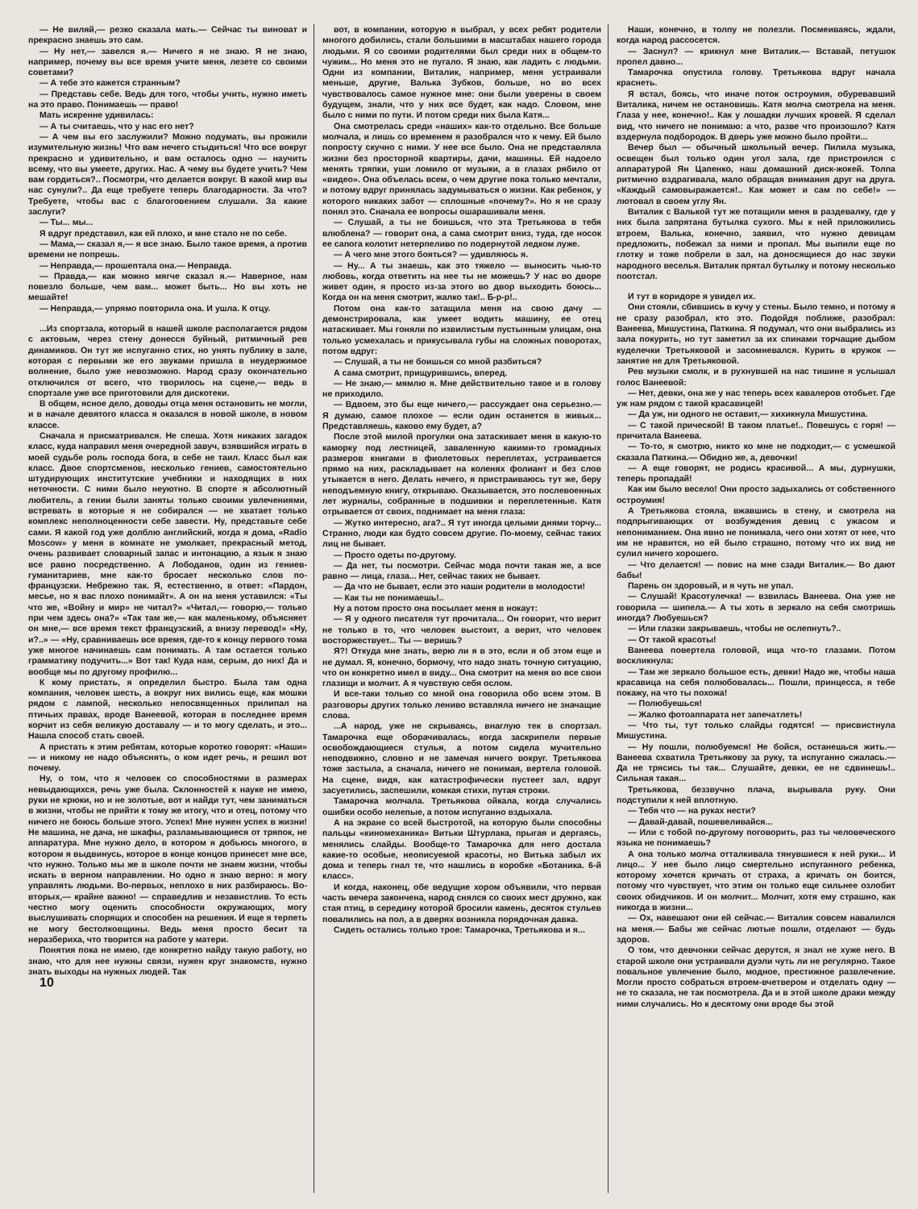— Не виляй,— резко сказала мать.— Сейчас ты виноват и прекрасно знаешь это сам.
— Ну нет,— завелся я.— Ничего я не знаю. Я не знаю, например, почему вы все время учите меня, лезете со своими советами?
— А тебе это кажется странным?
— Представь себе. Ведь для того, чтобы учить, нужно иметь на это право. Понимаешь — право!
Мать искренне удивилась:
— А ты считаешь, что у нас его нет?
— А чем вы его заслужили? Можно подумать, вы прожили изумительную жизнь! Что вам нечего стыдиться! Что все вокруг прекрасно и удивительно, и вам осталось одно — научить всему, что вы умеете, других. Нас. А чему вы будете учить? Чем вам гордиться?.. Посмотри, что делается вокруг. В какой мир вы нас сунули?.. Да еще требуете теперь благодарности. За что? Требуете, чтобы вас с благоговением слушали. За какие заслуги?
— Ты... мы...
Я вдруг представил, как ей плохо, и мне стало не по себе.
— Мама,— сказал я,— я все знаю. Было такое время, а против времени не попрешь.
— Неправда,— прошептала она.— Неправда.
— Правда,— как можно мягче сказал я.— Наверное, нам повезло больше, чем вам... может быть... Но вы хоть не мешайте!
— Неправда,— упрямо повторила она. И ушла. К отцу.
...Из спортзала, который в нашей школе располагается рядом с актовым, через стену донесся буйный, ритмичный рев динамиков. Он тут же испуганно стих, но унять публику в зале, которая с первыми же его звуками пришла в неудержимое волнение, было уже невозможно. Народ сразу окончательно отключился от всего, что творилось на сцене,— ведь в спортзале уже все приготовили для дискотеки.
В общем, ясное дело, доводы отца меня остановить не могли, и в начале девятого класса я оказался в новой школе, в новом классе.
Сначала я присматривался. Не спеша. Хотя никаких загадок класс, куда направил меня очередной завуч, взявшийся играть в моей судьбе роль господа бога, в себе не таил. Класс был как класс. Двое спортсменов, несколько гениев, самостоятельно штудирующих институтские учебники и находящих в них неточности. С ними было неуютно. В спорте я абсолютный любитель, а гении были заняты только своими увлечениями, встревать в которые я не собирался — не хватает только комплекс неполноценности себе завести. Ну, представьте себе сами. Я какой год уже долблю английский, когда я дома, «Radio Moscow» у меня в комнате не умолкает, прекрасный метод, очень развивает словарный запас и интонацию, а язык я знаю все равно посредственно. А Лободанов, один из гениев-гуманитариев, мне как-то бросает несколько слов по-французски. Небрежно так. Я, естественно, в ответ: «Пардон, месье, но я вас плохо понимайт». А он на меня уставился: «Ты что же, «Войну и мир» не читал?» «Читал,— говорю,— только при чем здесь она?» «Так там же,— как маленькому, объясняет он мне,— все время текст французский, а внизу перевод!» «Ну, и?..» — «Ну, сравниваешь все время, где-то к концу первого тома уже многое начинаешь сам понимать. А там остается только грамматику подучить...» Вот так! Куда нам, серым, до них! Да и вообще мы по другому профилю...
К кому пристать, я определил быстро. Была там одна компания, человек шесть, а вокруг них вились еще, как мошки рядом с лампой, несколько непосвященных прилипал на птичьих правах, вроде Ванеевой, которая в последнее время корчит из себя великую доставалу — и то могу сделать, и это... Нашла способ стать своей.
А пристать к этим ребятам, которые коротко говорят: «Наши» — и никому не надо объяснять, о ком идет речь, я решил вот почему.
Ну, о том, что я человек со способностями в размерах невыдающихся, речь уже была. Склонностей к науке не имею, руки не крюки, но и не золотые, вот и найди тут, чем заниматься в жизни, чтобы не прийти к тому же итогу, что и отец, потому что ничего не боюсь больше этого. Успех! Мне нужен успех в жизни! Не машина, не дача, не шкафы, разламывающиеся от тряпок, не аппаратура. Мне нужно дело, в котором я добьюсь многого, в котором я выдвинусь, которое в конце концов принесет мне все, что нужно. Только мы же в школе почти не знаем жизни, чтобы искать в верном направлении. Но одно я знаю верно: я могу управлять людьми. Во-первых, неплохо в них разбираюсь. Во-вторых,— крайне важно! — справедлив и независтлив. То есть честно могу оценить способности окружающих, могу выслушивать спорящих и способен на решения. И еще я терпеть не могу бестолковщины. Ведь меня просто бесит та неразбериха, что творится на работе у матери.
Понятия пока не имею, где конкретно найду такую работу, но знаю, что для нее нужны связи, нужен круг знакомств, нужно знать выходы на нужных людей. Так
10
вот, в компании, которую я выбрал, у всех ребят родители многого добились, стали большими в масштабах нашего города людьми. Я со своими родителями был среди них в общем-то чужим... Но меня это не пугало. Я знаю, как ладить с людьми. Одни из компании, Виталик, например, меня устраивали меньше, другие, Валька Зубков, больше, но во всех чувствовалось самое нужное мне: они были уверены в своем будущем, знали, что у них все будет, как надо. Словом, мне было с ними по пути. И потом среди них была Катя...
Она смотрелась среди «наших» как-то отдельно. Все больше молчала, и лишь со временем я разобрался что к чему. Ей было попросту скучно с ними. У нее все было. Она не представляла жизни без просторной квартиры, дачи, машины. Ей надоело менять тряпки, уши ломило от музыки, а в глазах рябило от «видео». Она объелась всем, о чем другие пока только мечтали, и потому вдруг принялась задумываться о жизни. Как ребенок, у которого никаких забот — сплошные «почему?». Но я не сразу понял это. Сначала ее вопросы ошарашивали меня.
— Слушай, а ты не боишься, что эта Третьякова в тебя влюблена? — говорит она, а сама смотрит вниз, туда, где носок ее сапога колотит нетерпеливо по подернутой ледком луже.
— А чего мне этого бояться? — удивляюсь я.
— Ну... А ты знаешь, как это тяжело — выносить чью-то любовь, когда ответить на нее ты не можешь? У нас во дворе живет один, я просто из-за этого во двор выходить боюсь... Когда он на меня смотрит, жалко так!.. Б-р-р!..
Потом она как-то затащила меня на свою дачу — демонстрировала, как умеет водить машину, ее отец натаскивает. Мы гоняли по извилистым пустынным улицам, она только усмехалась и прикусывала губы на сложных поворотах, потом вдруг:
— Слушай, а ты не боишься со мной разбиться?
А сама смотрит, прищурившись, вперед.
— Не знаю,— мямлю я. Мне действительно такое и в голову не приходило.
— Вдвоем, это бы еще ничего,— рассуждает она серьезно.— Я думаю, самое плохое — если один останется в живых... Представляешь, каково ему будет, а?
После этой милой прогулки она затаскивает меня в какую-то каморку под лестницей, заваленную какими-то громадных размеров книгами в фиолетовых переплетах, устраивается прямо на них, раскладывает на коленях фолиант и без слов утыкается в него. Делать нечего, я пристраиваюсь тут же, беру неподъемную книгу, открываю. Оказывается, это послевоенных лет журналы, собранные в подшивки и переплетенные. Катя отрывается от своих, поднимает на меня глаза:
— Жутко интересно, ага?.. Я тут иногда целыми днями торчу... Странно, люди как будто совсем другие. По-моему, сейчас таких лиц не бывает.
— Просто одеты по-другому.
— Да нет, ты посмотри. Сейчас мода почти такая же, а все равно — лица, глаза... Нет, сейчас таких не бывает.
— Да что не бывает, если это наши родители в молодости!
— Как ты не понимаешь!..
Ну а потом просто она посылает меня в нокаут:
— Я у одного писателя тут прочитала... Он говорит, что верит не только в то, что человек выстоит, а верит, что человек восторжествует... Ты — веришь?
Я?! Откуда мне знать, верю ли я в это, если я об этом еще и не думал. Я, конечно, бормочу, что надо знать точную ситуацию, что он конкретно имел в виду... Она смотрит на меня во все свои глазищи и молчит. А я чувствую себя ослом.
И все-таки только со мной она говорила обо всем этом. В разговоры других только лениво вставляла ничего не значащие слова.
...А народ, уже не скрываясь, внаглую тек в спортзал. Тамарочка еще оборачивалась, когда заскрипели первые освобождающиеся стулья, а потом сидела мучительно неподвижно, словно и не замечая ничего вокруг. Третьякова тоже застыла, а сначала, ничего не понимая, вертела головой. На сцене, видя, как катастрофически пустеет зал, вдруг засуетились, заспешили, комкая стихи, путая строки.
Тамарочка молчала. Третьякова ойкала, когда случались ошибки особо нелепые, а потом испуганно вздыхала.
А на экране со всей быстротой, на которую были способны пальцы «киномеханика» Витьки Штурлака, прыгая и дергаясь, менялись слайды. Вообще-то Тамарочка для него достала какие-то особые, неописуемой красоты, но Витька забыл их дома и теперь гнал те, что нашлись в коробке «Ботаника. 6-й класс».
И когда, наконец, обе ведущие хором объявили, что первая часть вечера закончена, народ снялся со своих мест дружно, как стая птиц, в середину которой бросили камень, десяток стульев повалились на пол, а в дверях возникла порядочная давка.
Сидеть остались только трое: Тамарочка, Третьякова и я...
Наши, конечно, в толпу не полезли. Посмеиваясь, ждали, когда народ рассосется.
— Заснул? — крикнул мне Виталик.— Вставай, петушок пропел давно...
Тамарочка опустила голову. Третьякова вдруг начала краснеть.
Я встал, боясь, что иначе поток остроумия, обуревавший Виталика, ничем не остановишь. Катя молча смотрела на меня. Глаза у нее, конечно!.. Как у лошадки лучших кровей. Я сделал вид, что ничего не понимаю: а что, разве что произошло? Катя вздернула подбородок. В дверь уже можно было пройти...
Вечер был — обычный школьный вечер. Пилила музыка, освещен был только один угол зала, где пристроился с аппаратурой Ян Цапенко, наш домашний диск-жокей. Толпа ритмично вздрагивала, мало обращая внимания друг на друга. «Каждый самовыражается!.. Как может и сам по себе!» — лютовал в своем углу Ян.
Виталик с Валькой тут же потащили меня в раздевалку, где у них была запрятана бутылка сухого. Мы к ней приложились втроем, Валька, конечно, заявил, что нужно девицам предложить, побежал за ними и пропал. Мы выпили еще по глотку и тоже побрели в зал, на доносящиеся до нас звуки народного веселья. Виталик прятал бутылку и потому несколько поотстал.
И тут в коридоре я увидел их.
Они стояли, сбившись в кучу у стены. Было темно, и потому я не сразу разобрал, кто это. Подойдя поближе, разобрал: Ванеева, Мишустина, Паткина. Я подумал, что они выбрались из зала покурить, но тут заметил за их спинами торчащие дыбом куделечки Третьяковой и засомневался. Курить в кружок — занятие не для Третьяковой.
Рев музыки смолк, и в рухнувшей на нас тишине я услышал голос Ванеевой:
— Нет, девки, она же у нас теперь всех кавалеров отобьет. Где уж нам рядом с такой красавицей!
— Да уж, ни одного не оставит,— хихикнула Мишустина.
— С такой прической! В таком платье!.. Повешусь с горя! — причитала Ванеева.
— То-то, я смотрю, никто ко мне не подходит,— с усмешкой сказала Паткина.— Обидно же, а, девочки!
— А еще говорят, не родись красивой... А мы, дурнушки, теперь пропадай!
Как им было весело! Они просто задыхались от собственного остроумия!
А Третьякова стояла, вжавшись в стену, и смотрела на подпрыгивающих от возбуждения девиц с ужасом и непониманием. Она явно не понимала, чего они хотят от нее, что им не нравится, но ей было страшно, потому что их вид не сулил ничего хорошего.
— Что делается! — повис на мне сзади Виталик.— Во дают бабы!
Парень он здоровый, и я чуть не упал.
— Слушай! Красотулечка! — взвилась Ванеева. Она уже не говорила — шипела.— А ты хоть в зеркало на себя смотришь иногда? Любуешься?
— Или глазки закрываешь, чтобы не ослепнуть?..
— От такой красоты!
Ванеева повертела головой, ища что-то глазами. Потом воскликнула:
— Там же зеркало большое есть, девки! Надо же, чтобы наша красавица на себя полюбовалась... Пошли, принцесса, я тебе покажу, на что ты похожа!
— Полюбуешься!
— Жалко фотоаппарата нет запечатлеть!
— Что ты, тут только слайды годятся! — присвистнула Мишустина.
— Ну пошли, полюбуемся! Не бойся, останешься жить.— Ванеева схватила Третьякову за руку, та испуганно сжалась.— Да не трясись ты так... Слушайте, девки, ее не сдвинешь!.. Сильная такая...
Третьякова, беззвучно плача, вырывала руку. Они подступили к ней вплотную.
— Тебя что — на руках нести?
— Давай-давай, пошевеливайся...
— Или с тобой по-другому поговорить, раз ты человеческого языка не понимаешь?
А она только молча отталкивала тянувшиеся к ней руки... И лицо... У нее было лицо смертельно испуганного ребенка, которому хочется кричать от страха, а кричать он боится, потому что чувствует, что этим он только еще сильнее озлобит своих обидчиков. И он молчит... Молчит, хотя ему страшно, как никогда в жизни...
— Ох, навешают они ей сейчас.— Виталик совсем навалился на меня.— Бабы же сейчас лютые пошли, отделают — будь здоров.
О том, что девчонки сейчас дерутся, я знал не хуже него. В старой школе они устраивали дуэли чуть ли не регулярно. Такое повальное увлечение было, модное, престижное развлечение. Могли просто собраться втроем-вчетвером и отделать одну — не то сказала, не так посмотрела. Да и в этой школе драки между ними случались. Но к десятому они вроде бы этой